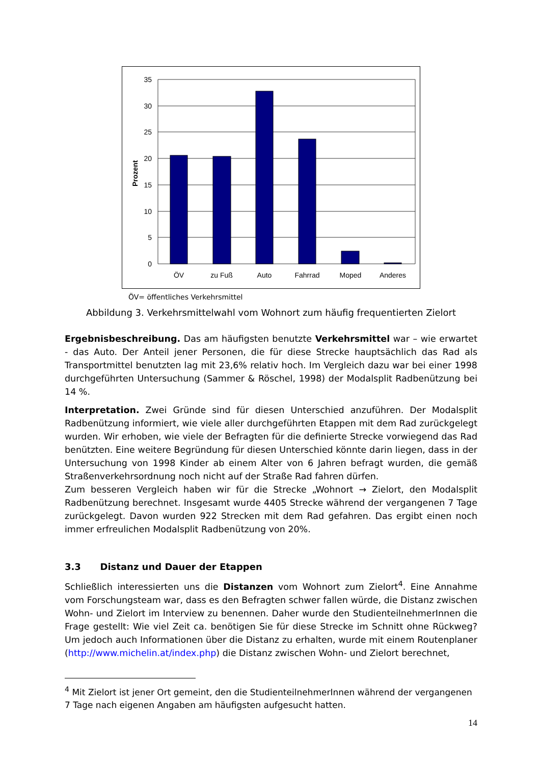35
30
25
20
15
10
5
0
Prozent
ÖV
zu Fuß
Auto
Fahrrad
Moped
Anderes
ÖV= öffentliches Verkehrsmittel
Abbildung 3. Verkehrsmittelwahl vom Wohnort zum häufig frequentierten Zielort
Ergebnisbeschreibung. Das am häufigsten benutzte Verkehrsmittel war – wie erwartet - das Auto. Der Anteil jener Personen, die für diese Strecke hauptsächlich das Rad als Transportmittel benutzten lag mit 23,6% relativ hoch. Im Vergleich dazu war bei einer 1998 durchgeführten Untersuchung (Sammer & Röschel, 1998) der Modalsplit Radbenützung bei 14 %.
Interpretation. Zwei Gründe sind für diesen Unterschied anzuführen. Der Modalsplit Radbenützung informiert, wie viele aller durchgeführten Etappen mit dem Rad zurückgelegt wurden. Wir erhoben, wie viele der Befragten für die definierte Strecke vorwiegend das Rad benützten. Eine weitere Begründung für diesen Unterschied könnte darin liegen, dass in der Untersuchung von 1998 Kinder ab einem Alter von 6 Jahren befragt wurden, die gemäß Straßenverkehrsordnung noch nicht auf der Straße Rad fahren dürfen.
Zum besseren Vergleich haben wir für die Strecke „Wohnort → Zielort, den Modalsplit Radbenützung berechnet. Insgesamt wurde 4405 Strecke während der vergangenen 7 Tage zurückgelegt. Davon wurden 922 Strecken mit dem Rad gefahren. Das ergibt einen noch immer erfreulichen Modalsplit Radbenützung von 20%.
3.3 Distanz und Dauer der Etappen
Schließlich interessierten uns die Distanzen vom Wohnort zum Zielort<sup>4</sup>. Eine Annahme vom Forschungsteam war, dass es den Befragten schwer fallen würde, die Distanz zwischen Wohn- und Zielort im Interview zu benennen. Daher wurde den StudienteilnehmerInnen die Frage gestellt: Wie viel Zeit ca. benötigen Sie für diese Strecke im Schnitt ohne Rückweg? Um jedoch auch Informationen über die Distanz zu erhalten, wurde mit einem Routenplaner (http://www.michelin.at/index.php) die Distanz zwischen Wohn- und Zielort berechnet,
<sup>4</sup> Mit Zielort ist jener Ort gemeint, den die StudienteilnehmerInnen während der vergangenen 7 Tage nach eigenen Angaben am häufigsten aufgesucht hatten.
14